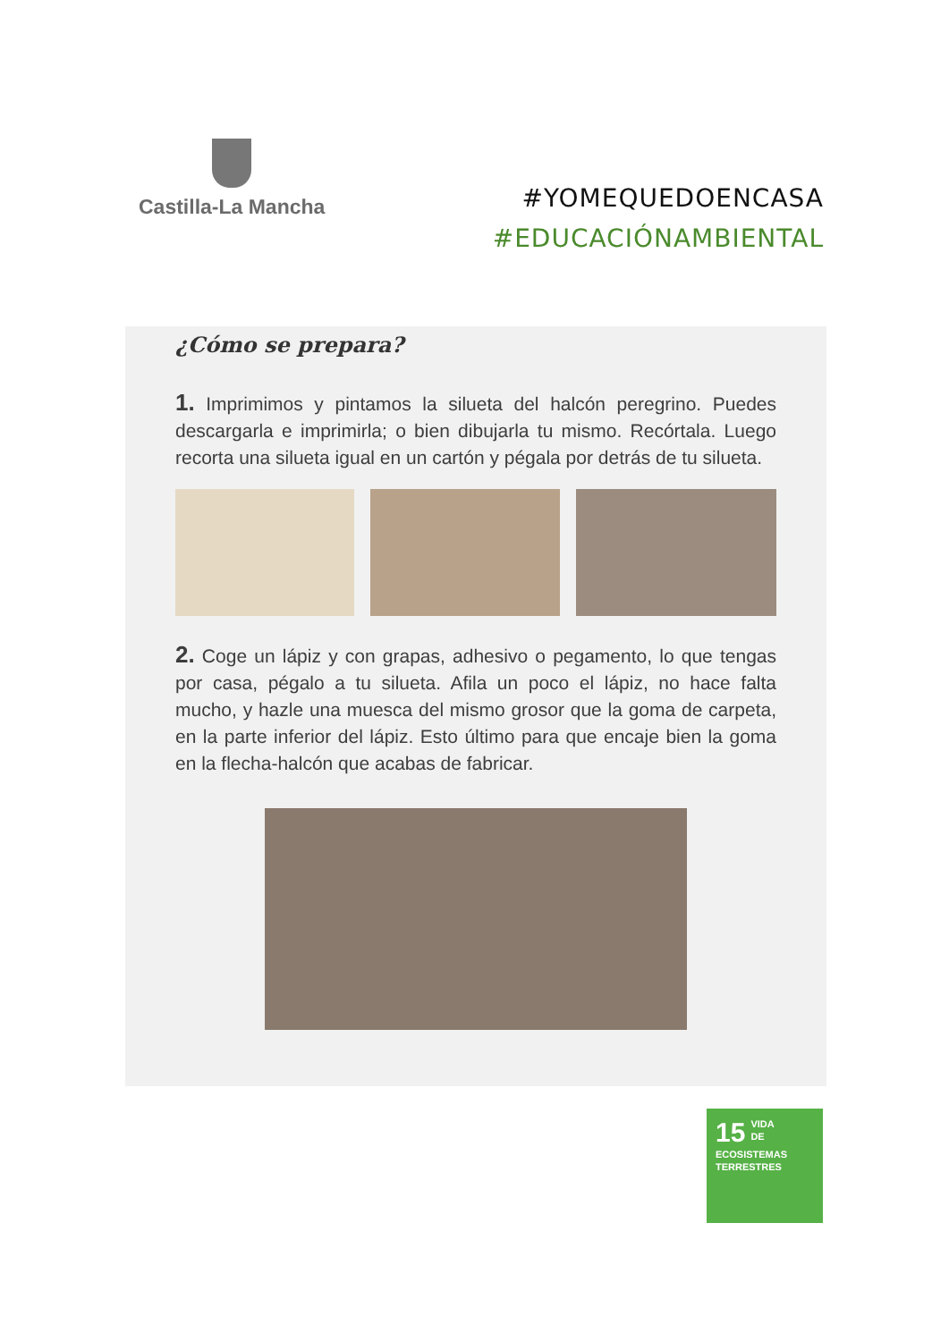Castilla-La Mancha
#YOMEQUEDOENCASA
#EDUCACIÓNAMBIENTAL
¿Cómo se prepara?
1. Imprimimos y pintamos la silueta del halcón peregrino. Puedes descargarla e imprimirla; o bien dibujarla tu mismo. Recórtala. Luego recorta una silueta igual en un cartón y pégala por detrás de tu silueta.
2. Coge un lápiz y con grapas, adhesivo o pegamento, lo que tengas por casa, pégalo a tu silueta. Afila un poco el lápiz, no hace falta mucho, y hazle una muesca del mismo grosor que la goma de carpeta, en la parte inferior del lápiz. Esto último para que encaje bien la goma en la flecha-halcón que acabas de fabricar.
15
VIDA
DE ECOSISTEMAS
TERRESTRES